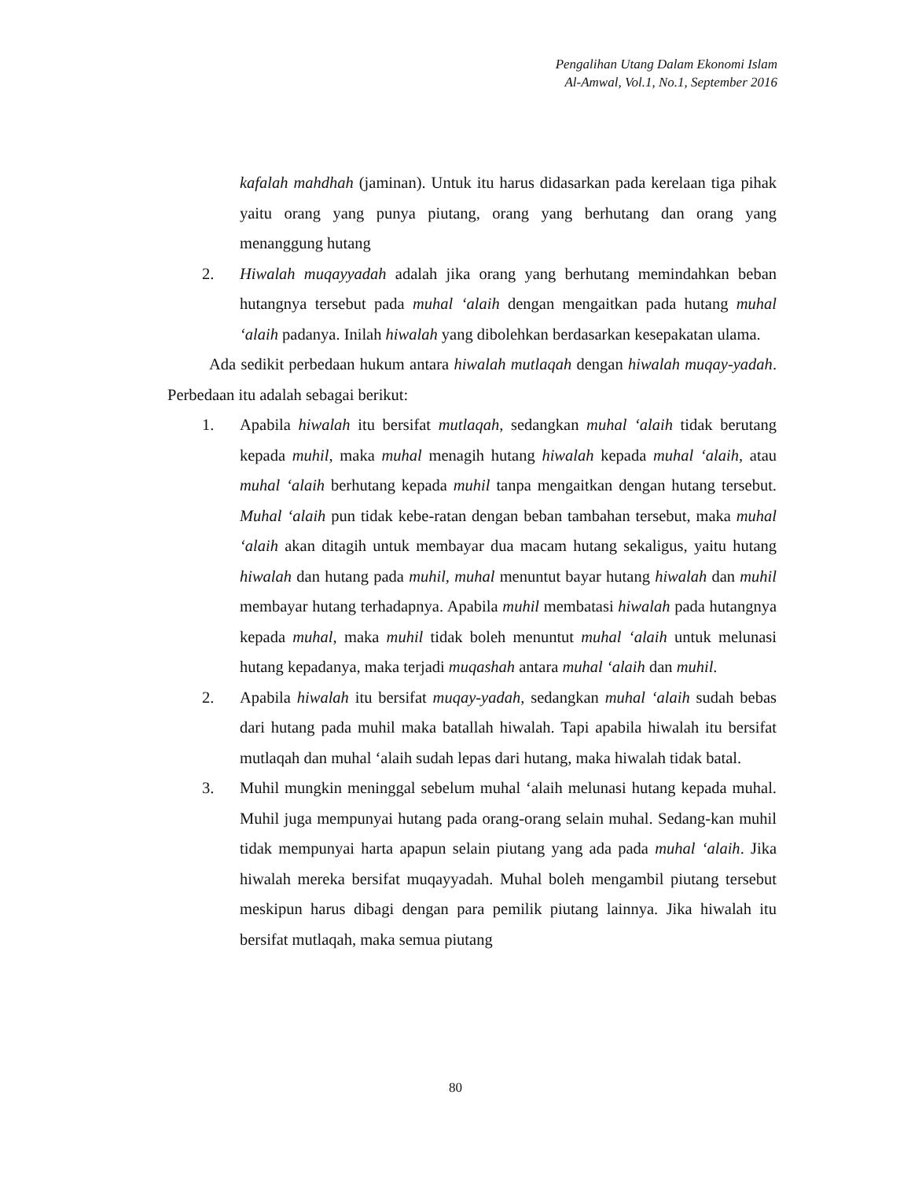Pengalihan Utang Dalam Ekonomi Islam
Al-Amwal, Vol.1, No.1, September 2016
kafalah mahdhah (jaminan). Untuk itu harus didasarkan pada kerelaan tiga pihak yaitu orang yang punya piutang, orang yang berhutang dan orang yang menanggung hutang
2. Hiwalah muqayyadah adalah jika orang yang berhutang memindahkan beban hutangnya tersebut pada muhal ‘alaih dengan mengaitkan pada hutang muhal ‘alaih padanya. Inilah hiwalah yang dibolehkan berdasarkan kesepakatan ulama.
Ada sedikit perbedaan hukum antara hiwalah mutlaqah dengan hiwalah muqay-yadah. Perbedaan itu adalah sebagai berikut:
1. Apabila hiwalah itu bersifat mutlaqah, sedangkan muhal ‘alaih tidak berutang kepada muhil, maka muhal menagih hutang hiwalah kepada muhal ‘alaih, atau muhal ‘alaih berhutang kepada muhil tanpa mengaitkan dengan hutang tersebut. Muhal ‘alaih pun tidak kebe-ratan dengan beban tambahan tersebut, maka muhal ‘alaih akan ditagih untuk membayar dua macam hutang sekaligus, yaitu hutang hiwalah dan hutang pada muhil, muhal menuntut bayar hutang hiwalah dan muhil membayar hutang terhadapnya. Apabila muhil membatasi hiwalah pada hutangnya kepada muhal, maka muhil tidak boleh menuntut muhal ‘alaih untuk melunasi hutang kepadanya, maka terjadi muqashah antara muhal ‘alaih dan muhil.
2. Apabila hiwalah itu bersifat muqay-yadah, sedangkan muhal ‘alaih sudah bebas dari hutang pada muhil maka batallah hiwalah. Tapi apabila hiwalah itu bersifat mutlaqah dan muhal ‘alaih sudah lepas dari hutang, maka hiwalah tidak batal.
3. Muhil mungkin meninggal sebelum muhal ‘alaih melunasi hutang kepada muhal. Muhil juga mempunyai hutang pada orang-orang selain muhal. Sedang-kan muhil tidak mempunyai harta apapun selain piutang yang ada pada muhal ‘alaih. Jika hiwalah mereka bersifat muqayyadah. Muhal boleh mengambil piutang tersebut meskipun harus dibagi dengan para pemilik piutang lainnya. Jika hiwalah itu bersifat mutlaqah, maka semua piutang
80